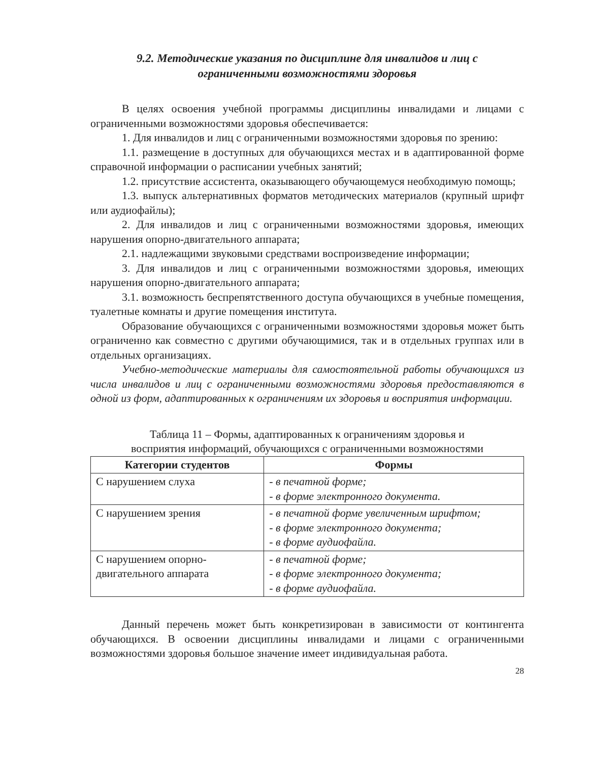9.2. Методические указания по дисциплине для инвалидов и лиц с
ограниченными возможностями здоровья
В целях освоения учебной программы дисциплины инвалидами и лицами с ограниченными возможностями здоровья обеспечивается:
1. Для инвалидов и лиц с ограниченными возможностями здоровья по зрению:
1.1. размещение в доступных для обучающихся местах и в адаптиро­ванной форме справочной информации о расписании учебных занятий;
1.2. присутствие ассистента, оказывающего обучающемуся необходимую помощь;
1.3. выпуск альтернативных форматов методических материалов (крупный шрифт или аудиофайлы);
2. Для инвалидов и лиц с ограниченными возможностями здоровья, имеющих нарушения опорно-двигательного аппарата;
2.1. надлежащими звуковыми средствами воспроизведение информации;
3. Для инвалидов и лиц с ограниченными возможностями здоровья, имеющих нарушения опорно-двигательного аппарата;
3.1. возможность беспрепятственного доступа обучающихся в учебные помещения, туалетные комнаты и другие помещения института.
Образование обучающихся с ограниченными возможностями здоровья может быть ограниченно как совместно с другими обучающимися, так и в отдельных группах или в отдельных организациях.
Учебно-методические материалы для самостоятельной работы обучающихся из числа инвалидов и лиц с ограниченными возможностями здоровья предоставляются в одной из форм, адаптированных к ограничениям их здоровья и восприятия информации.
Таблица 11 – Формы, адаптированных к ограничениям здоровья и
восприятия информаций, обучающихся с ограниченными возможностями
| Категории студентов | Формы |
| --- | --- |
| С нарушением слуха | - в печатной форме; - в форме электронного документа. |
| С нарушением зрения | - в печатной форме увеличенным шрифтом; - в форме электронного документа; - в форме аудиофайла. |
| С нарушением опорно-двигательного аппарата | - в печатной форме; - в форме электронного документа; - в форме аудиофайла. |
Данный перечень может быть конкретизирован в зависимости от контин­гента обучающихся. В освоении дисциплины инвалидами и лицами с ограни­ченными возможностями здоровья большое значение имеет индивидуальная работа.
28